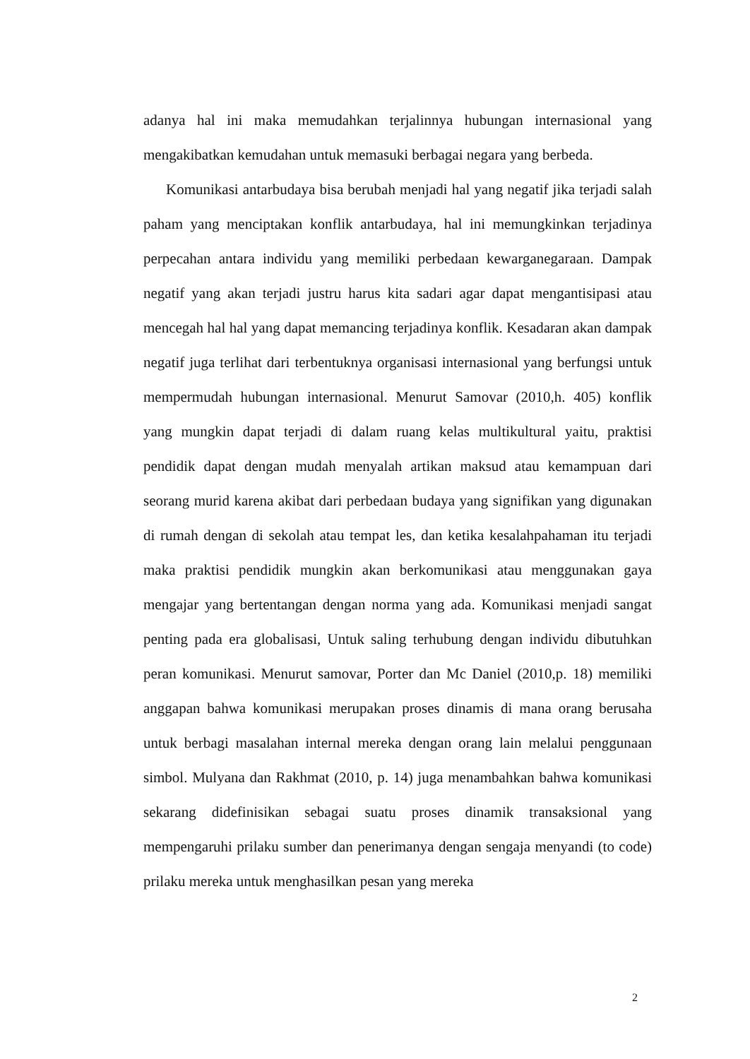adanya hal ini maka memudahkan terjalinnya hubungan internasional yang mengakibatkan kemudahan untuk memasuki berbagai negara yang berbeda.
Komunikasi antarbudaya bisa berubah menjadi hal yang negatif jika terjadi salah paham yang menciptakan konflik antarbudaya, hal ini memungkinkan terjadinya perpecahan antara individu yang memiliki perbedaan kewarganegaraan. Dampak negatif yang akan terjadi justru harus kita sadari agar dapat mengantisipasi atau mencegah hal hal yang dapat memancing terjadinya konflik. Kesadaran akan dampak negatif juga terlihat dari terbentuknya organisasi internasional yang berfungsi untuk mempermudah hubungan internasional. Menurut Samovar (2010,h. 405) konflik yang mungkin dapat terjadi di dalam ruang kelas multikultural yaitu, praktisi pendidik dapat dengan mudah menyalah artikan maksud atau kemampuan dari seorang murid karena akibat dari perbedaan budaya yang signifikan yang digunakan di rumah dengan di sekolah atau tempat les, dan ketika kesalahpahaman itu terjadi maka praktisi pendidik mungkin akan berkomunikasi atau menggunakan gaya mengajar yang bertentangan dengan norma yang ada. Komunikasi menjadi sangat penting pada era globalisasi, Untuk saling terhubung dengan individu dibutuhkan peran komunikasi. Menurut samovar, Porter dan Mc Daniel (2010,p. 18) memiliki anggapan bahwa komunikasi merupakan proses dinamis di mana orang berusaha untuk berbagi masalahan internal mereka dengan orang lain melalui penggunaan simbol. Mulyana dan Rakhmat (2010, p. 14) juga menambahkan bahwa komunikasi sekarang didefinisikan sebagai suatu proses dinamik transaksional yang mempengaruhi prilaku sumber dan penerimanya dengan sengaja menyandi (to code) prilaku mereka untuk menghasilkan pesan yang mereka
2